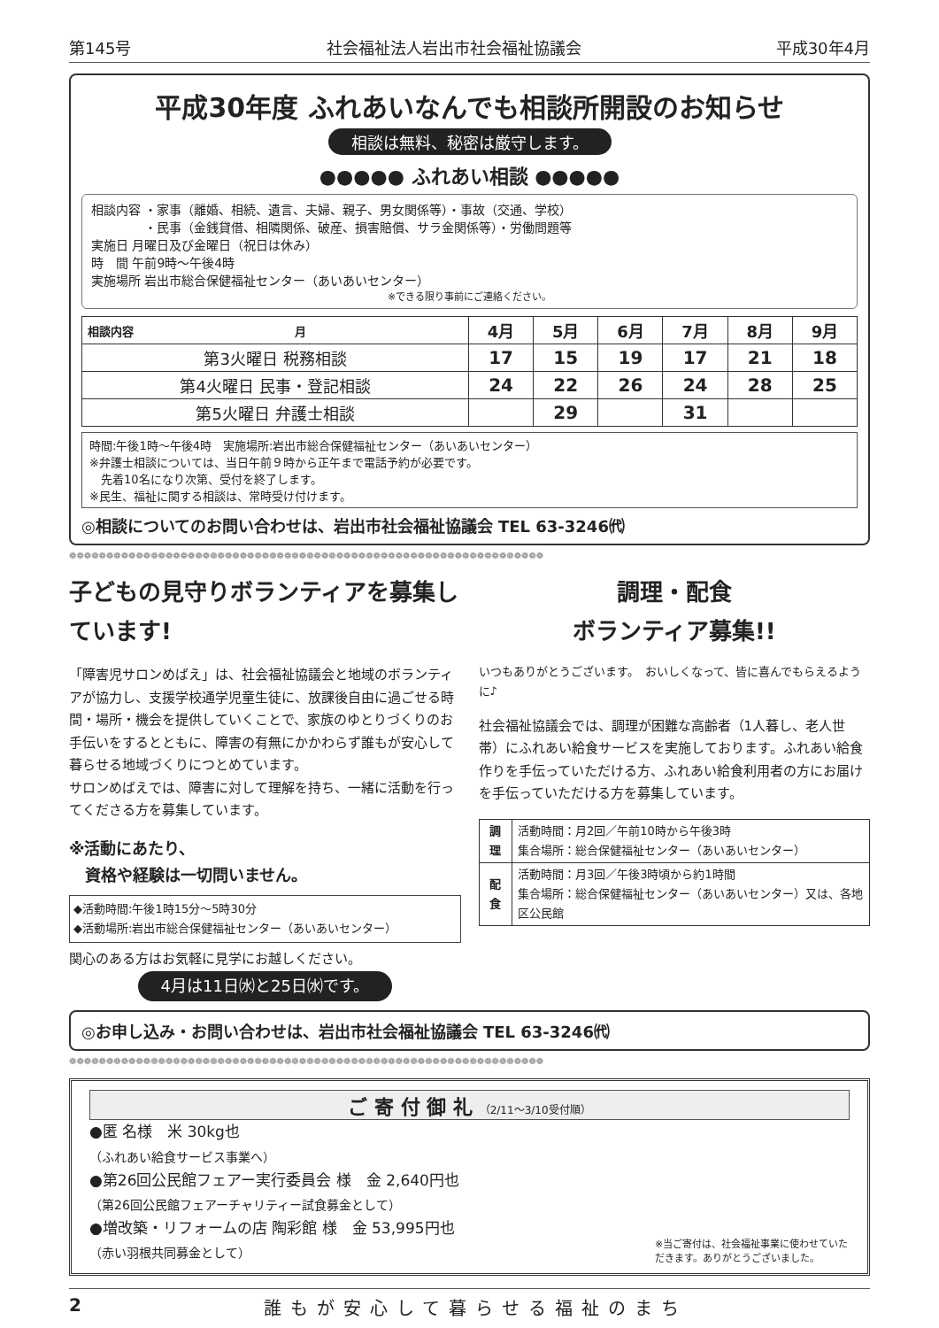第145号 社会福祉法人岩出市社会福祉協議会 平成30年4月
平成30年度 ふれあいなんでも相談所開設のお知らせ
相談は無料、秘密は厳守します。
●●●●● ふれあい相談 ●●●●●
相談内容 ・家事（離婚、相続、遺言、夫婦、親子、男女関係等）・事故（交通、学校）
　　　　 ・民事（金銭貸借、相隣関係、破産、損害賠償、サラ金関係等）・労働問題等
実施日 月曜日及び金曜日（祝日は休み）
時　間 午前9時～午後4時
実施場所 岩出市総合保健福祉センター（あいあいセンター）
※できる限り事前にご連絡ください。
| 相談内容 月 | 4月 | 5月 | 6月 | 7月 | 8月 | 9月 |
| --- | --- | --- | --- | --- | --- | --- |
| 第3火曜日 税務相談 | 17 | 15 | 19 | 17 | 21 | 18 |
| 第4火曜日 民事・登記相談 | 24 | 22 | 26 | 24 | 28 | 25 |
| 第5火曜日 弁護士相談 | | 29 | | 31 | | |
時間:午後1時～午後4時　実施場所:岩出市総合保健福祉センター（あいあいセンター）
※弁護士相談については、当日午前９時から正午まで電話予約が必要です。
　先着10名になり次第、受付を終了します。
※民生、福祉に関する相談は、常時受け付けます。
◎相談についてのお問い合わせは、岩出市社会福祉協議会 TEL 63-3246㈹
❁❁❁❁❁❁❁❁❁❁❁❁❁❁❁❁❁❁❁❁❁❁❁❁❁❁❁❁❁❁❁❁❁❁❁❁❁❁❁❁❁❁❁❁❁❁❁❁❁❁❁❁❁❁❁❁❁❁❁❁❁❁❁❁
子どもの見守りボランティアを募集しています!
「障害児サロンめばえ」は、社会福祉協議会と地域のボランティアが協力し、支援学校通学児童生徒に、放課後自由に過ごせる時間・場所・機会を提供していくことで、家族のゆとりづくりのお手伝いをするとともに、障害の有無にかかわらず誰もが安心して暮らせる地域づくりにつとめています。
サロンめばえでは、障害に対して理解を持ち、一緒に活動を行ってくださる方を募集しています。
※活動にあたり、
　資格や経験は一切問いません。
◆活動時間:午後1時15分～5時30分
◆活動場所:岩出市総合保健福祉センター（あいあいセンター）
関心のある方はお気軽に見学にお越しください。
4月は11日㈬と25日㈬です。
調理・配食
ボランティア募集!!
いつもありがとうございます。　おいしくなって、皆に喜んでもらえるように♪
社会福祉協議会では、調理が困難な高齢者（1人暮し、老人世帯）にふれあい給食サービスを実施しております。ふれあい給食作りを手伝っていただける方、ふれあい給食利用者の方にお届けを手伝っていただける方を募集しています。
| 調理 | 活動時間：月2回／午前10時から午後3時 集合場所：総合保健福祉センター（あいあいセンター） |
| 配食 | 活動時間：月3回／午後3時頃から約1時間 集合場所：総合保健福祉センター（あいあいセンター）又は、各地区公民館 |
◎お申し込み・お問い合わせは、岩出市社会福祉協議会 TEL 63-3246㈹
❁❁❁❁❁❁❁❁❁❁❁❁❁❁❁❁❁❁❁❁❁❁❁❁❁❁❁❁❁❁❁❁❁❁❁❁❁❁❁❁❁❁❁❁❁❁❁❁❁❁❁❁❁❁❁❁❁❁❁❁❁❁❁❁
ご 寄 付 御 礼 （2/11～3/10受付順）
●匿 名様　米 30kg也
（ふれあい給食サービス事業へ）
●第26回公民館フェアー実行委員会 様　金 2,640円也
（第26回公民館フェアーチャリティー試食募金として）
●増改築・リフォームの店 陶彩館 様　金 53,995円也
（赤い羽根共同募金として）
※当ご寄付は、社会福祉事業に使わせていただきます。ありがとうございました。
2 誰もが安心して暮らせる福祉のまち